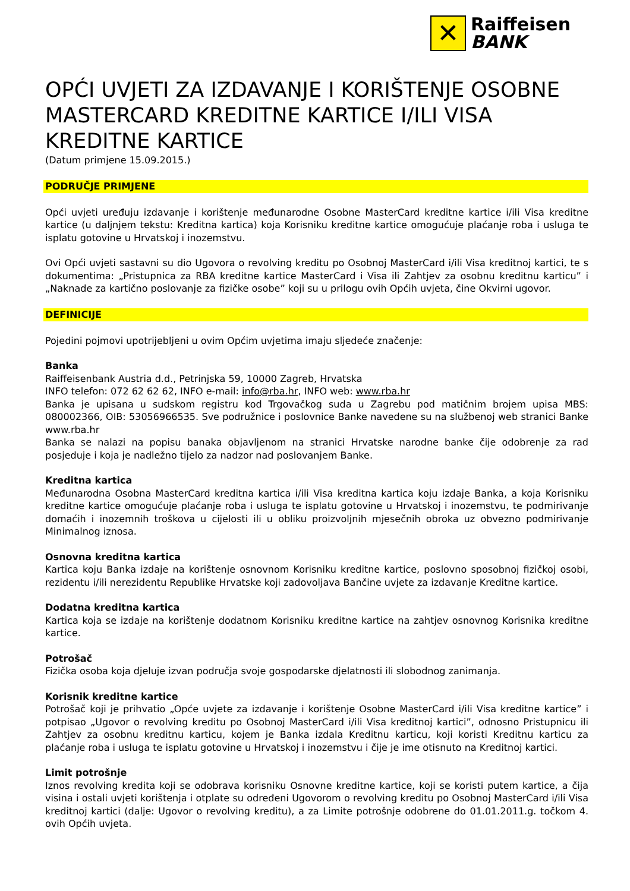✕
Raiffeisen
BANK
OPĆI UVJETI ZA IZDAVANJE I KORIŠTENJE OSOBNE MASTERCARD KREDITNE KARTICE I/ILI VISA KREDITNE KARTICE
(Datum primjene 15.09.2015.)
PODRUČJE PRIMJENE
Opći uvjeti uređuju izdavanje i korištenje međunarodne Osobne MasterCard kreditne kartice i/ili Visa kreditne kartice (u daljnjem tekstu: Kreditna kartica) koja Korisniku kreditne kartice omogućuje plaćanje roba i usluga te isplatu gotovine u Hrvatskoj i inozemstvu.
Ovi Opći uvjeti sastavni su dio Ugovora o revolving kreditu po Osobnoj MasterCard i/ili Visa kreditnoj kartici, te s dokumentima: „Pristupnica za RBA kreditne kartice MasterCard i Visa ili Zahtjev za osobnu kreditnu karticu” i „Naknade za kartično poslovanje za fizičke osobe” koji su u prilogu ovih Općih uvjeta, čine Okvirni ugovor.
DEFINICIJE
Pojedini pojmovi upotrijebljeni u ovim Općim uvjetima imaju sljedeće značenje:
Banka
Raiffeisenbank Austria d.d., Petrinjska 59, 10000 Zagreb, Hrvatska
INFO telefon: 072 62 62 62, INFO e-mail: info@rba.hr, INFO web: www.rba.hr
Banka je upisana u sudskom registru kod Trgovačkog suda u Zagrebu pod matičnim brojem upisa MBS: 080002366, OIB: 53056966535. Sve podružnice i poslovnice Banke navedene su na službenoj web stranici Banke www.rba.hr
Banka se nalazi na popisu banaka objavljenom na stranici Hrvatske narodne banke čije odobrenje za rad posjeduje i koja je nadležno tijelo za nadzor nad poslovanjem Banke.
Kreditna kartica
Međunarodna Osobna MasterCard kreditna kartica i/ili Visa kreditna kartica koju izdaje Banka, a koja Korisniku kreditne kartice omogućuje plaćanje roba i usluga te isplatu gotovine u Hrvatskoj i inozemstvu, te podmirivanje domaćih i inozemnih troškova u cijelosti ili u obliku proizvoljnih mjesečnih obroka uz obvezno podmirivanje Minimalnog iznosa.
Osnovna kreditna kartica
Kartica koju Banka izdaje na korištenje osnovnom Korisniku kreditne kartice, poslovno sposobnoj fizičkoj osobi, rezidentu i/ili nerezidentu Republike Hrvatske koji zadovoljava Bančine uvjete za izdavanje Kreditne kartice.
Dodatna kreditna kartica
Kartica koja se izdaje na korištenje dodatnom Korisniku kreditne kartice na zahtjev osnovnog Korisnika kreditne kartice.
Potrošač
Fizička osoba koja djeluje izvan područja svoje gospodarske djelatnosti ili slobodnog zanimanja.
Korisnik kreditne kartice
Potrošač koji je prihvatio „Opće uvjete za izdavanje i korištenje Osobne MasterCard i/ili Visa kreditne kartice” i potpisao „Ugovor o revolving kreditu po Osobnoj MasterCard i/ili Visa kreditnoj kartici”, odnosno Pristupnicu ili Zahtjev za osobnu kreditnu karticu, kojem je Banka izdala Kreditnu karticu, koji koristi Kreditnu karticu za plaćanje roba i usluga te isplatu gotovine u Hrvatskoj i inozemstvu i čije je ime otisnuto na Kreditnoj kartici.
Limit potrošnje
Iznos revolving kredita koji se odobrava korisniku Osnovne kreditne kartice, koji se koristi putem kartice, a čija visina i ostali uvjeti korištenja i otplate su određeni Ugovorom o revolving kreditu po Osobnoj MasterCard i/ili Visa kreditnoj kartici (dalje: Ugovor o revolving kreditu), a za Limite potrošnje odobrene do 01.01.2011.g. točkom 4. ovih Općih uvjeta.